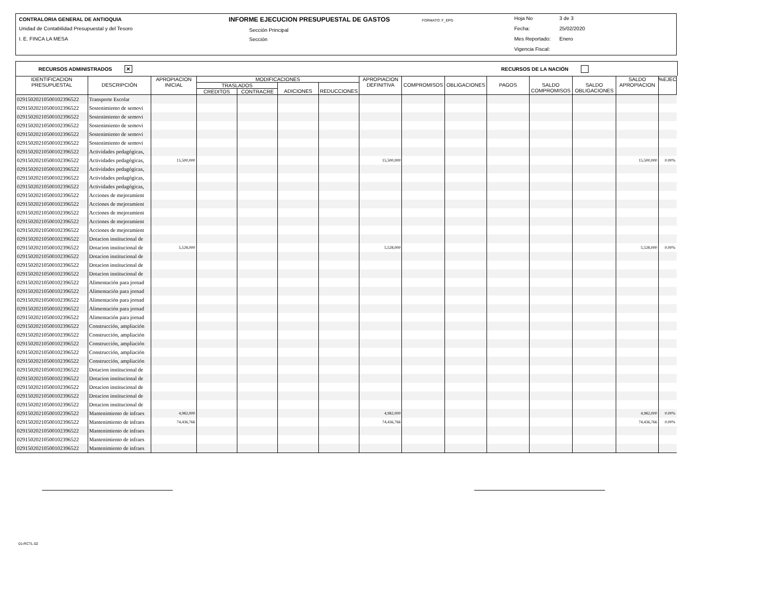CONTRALORIA GENERAL DE ANTIOQUIA
Unidad de Contabilidad Presupuestal y del Tesoro
I. E. FINCA LA MESA
INFORME EJECUCION PRESUPUESTAL DE GASTOS
FORMATO: F_EPG
Sección Principal
Sección
Hoja No 3 de 3
Fecha: 25/02/2020
Mes Reportado: Enero
Vigencia Fiscal:
RECURSOS ADMINISTRADOS ✕ RECURSOS DE LA NACIÓN
| IDENTIFICACION PRESUPUESTAL | DESCRIPCIÓN | APROPIACION INICIAL | MODIFICACIONES | | | | APROPIACION DEFINITIVA | COMPROMISOS | OBLIGACIONES | PAGOS | SALDO COMPROMISOS | SALDO OBLIGACIONES | SALDO APROPIACION | %EJEC |
| --- | --- | --- | --- | --- | --- | --- | --- | --- | --- | --- | --- | --- | --- | --- |
| | | | TRASLADOS | | ADICIONES | REDUCCIONES | | | | | | | | |
| | | | CREDITOS | CONTRACRE | | | | | | | | | | |
| 029150202105001023965​22 | Transporte Escolar | | | | | | | | | | | | | |
| 02915020210500102396522 | Sostenimiento de semovi | | | | | | | | | | | | | |
| 02915020210500102396522 | Sostenimiento de semovi | | | | | | | | | | | | | |
| 02915020210500102396522 | Sostenimiento de semovi | | | | | | | | | | | | | |
| 02915020210500102396522 | Sostenimiento de semovi | | | | | | | | | | | | | |
| 02915020210500102396522 | Sostenimiento de semovi | | | | | | | | | | | | | |
| 02915020210500102396522 | Actividades pedagógicas, | | | | | | | | | | | | | |
| 02915020210500102396522 | Actividades pedagógicas, | 15,500,000 | | | | | 15,500,000 | | | | | | 15,500,000 | 0.00% |
| 02915020210500102396522 | Actividades pedagógicas, | | | | | | | | | | | | | |
| 02915020210500102396522 | Actividades pedagógicas, | | | | | | | | | | | | | |
| 02915020210500102396522 | Actividades pedagógicas, | | | | | | | | | | | | | |
| 02915020210500102396522 | Acciones de mejoramient | | | | | | | | | | | | | |
| 02915020210500102396522 | Acciones de mejoramient | | | | | | | | | | | | | |
| 02915020210500102396522 | Acciones de mejoramient | | | | | | | | | | | | | |
| 02915020210500102396522 | Acciones de mejoramient | | | | | | | | | | | | | |
| 02915020210500102396522 | Acciones de mejoramient | | | | | | | | | | | | | |
| 02915020210500102396522 | Dotacion institucional de | | | | | | | | | | | | | |
| 02915020210500102396522 | Dotacion institucional de | 5,528,000 | | | | | 5,528,000 | | | | | | 5,528,000 | 0.00% |
| 02915020210500102396522 | Dotacion institucional de | | | | | | | | | | | | | |
| 02915020210500102396522 | Dotacion institucional de | | | | | | | | | | | | | |
| 02915020210500102396522 | Dotacion institucional de | | | | | | | | | | | | | |
| 02915020210500102396522 | Alimentación para jornad | | | | | | | | | | | | | |
| 02915020210500102396522 | Alimentación para jornad | | | | | | | | | | | | | |
| 02915020210500102396522 | Alimentación para jornad | | | | | | | | | | | | | |
| 02915020210500102396522 | Alimentación para jornad | | | | | | | | | | | | | |
| 02915020210500102396522 | Alimentación para jornad | | | | | | | | | | | | | |
| 02915020210500102396522 | Construcción, ampliación | | | | | | | | | | | | | |
| 02915020210500102396522 | Construcción, ampliación | | | | | | | | | | | | | |
| 02915020210500102396522 | Construcción, ampliación | | | | | | | | | | | | | |
| 02915020210500102396522 | Construcción, ampliación | | | | | | | | | | | | | |
| 02915020210500102396522 | Construcción, ampliación | | | | | | | | | | | | | |
| 02915020210500102396522 | Dotacion institucional de | | | | | | | | | | | | | |
| 02915020210500102396522 | Dotacion institucional de | | | | | | | | | | | | | |
| 02915020210500102396522 | Dotacion institucional de | | | | | | | | | | | | | |
| 02915020210500102396522 | Dotacion institucional de | | | | | | | | | | | | | |
| 02915020210500102396522 | Dotacion institucional de | | | | | | | | | | | | | |
| 02915020210500102396522 | Mantenimiento de infraes | 4,982,000 | | | | | 4,982,000 | | | | | | 4,982,000 | 0.00% |
| 02915020210500102396522 | Mantenimiento de infraes | 74,436,766 | | | | | 74,436,766 | | | | | | 74,436,766 | 0.00% |
| 02915020210500102396522 | Mantenimiento de infraes | | | | | | | | | | | | | |
| 02915020210500102396522 | Mantenimiento de infraes | | | | | | | | | | | | | |
| 02915020210500102396522 | Mantenimiento de infraes | | | | | | | | | | | | | |
01-RCTL-02